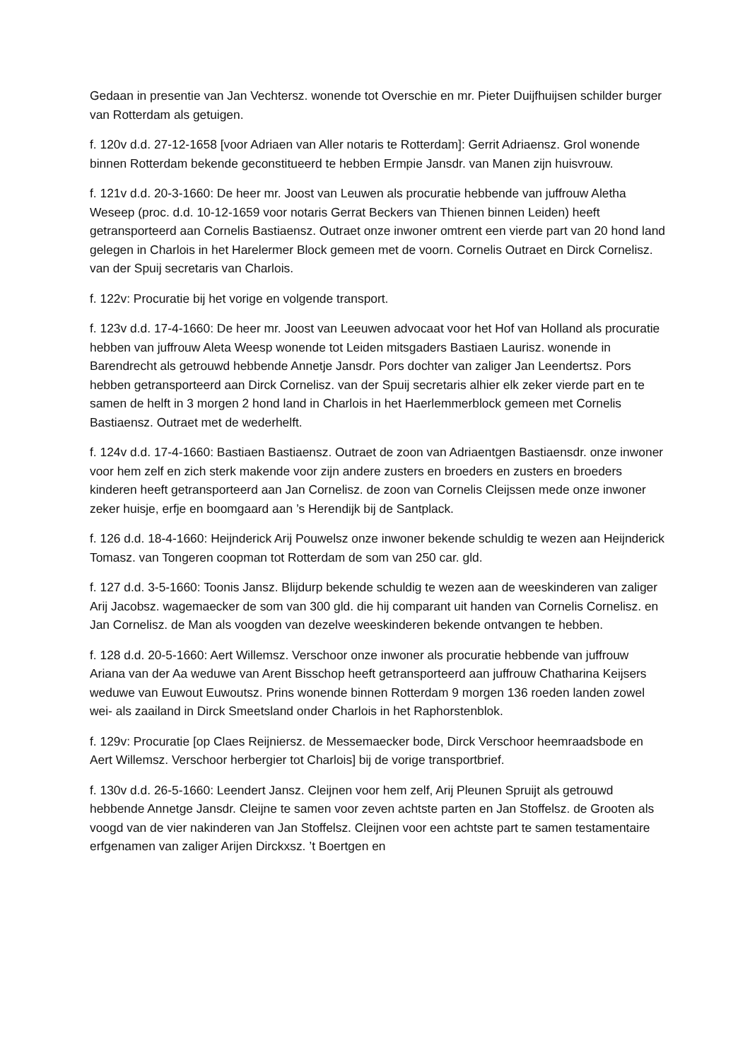Gedaan in presentie van Jan Vechtersz. wonende tot Overschie en mr. Pieter Duijfhuijsen schilder burger van Rotterdam als getuigen.
f. 120v d.d. 27-12-1658 [voor Adriaen van Aller notaris te Rotterdam]: Gerrit Adriaensz. Grol wonende binnen Rotterdam bekende geconstitueerd te hebben Ermpie Jansdr. van Manen zijn huisvrouw.
f. 121v d.d. 20-3-1660: De heer mr. Joost van Leuwen als procuratie hebbende van juffrouw Aletha Weseep (proc. d.d. 10-12-1659 voor notaris Gerrat Beckers van Thienen binnen Leiden) heeft getransporteerd aan Cornelis Bastiaensz. Outraet onze inwoner omtrent een vierde part van 20 hond land gelegen in Charlois in het Harelermer Block gemeen met de voorn. Cornelis Outraet en Dirck Cornelisz. van der Spuij secretaris van Charlois.
f. 122v: Procuratie bij het vorige en volgende transport.
f. 123v d.d. 17-4-1660: De heer mr. Joost van Leeuwen advocaat voor het Hof van Holland als procuratie hebben van juffrouw Aleta Weesp wonende tot Leiden mitsgaders Bastiaen Laurisz. wonende in Barendrecht als getrouwd hebbende Annetje Jansdr. Pors dochter van zaliger Jan Leendertsz. Pors hebben getransporteerd aan Dirck Cornelisz. van der Spuij secretaris alhier elk zeker vierde part en te samen de helft in 3 morgen 2 hond land in Charlois in het Haerlemmerblock gemeen met Cornelis Bastiaensz. Outraet met de wederhelft.
f. 124v d.d. 17-4-1660: Bastiaen Bastiaensz. Outraet de zoon van Adriaentgen Bastiaensdr. onze inwoner voor hem zelf en zich sterk makende voor zijn andere zusters en broeders en zusters en broeders kinderen heeft getransporteerd aan Jan Cornelisz. de zoon van Cornelis Cleijssen mede onze inwoner zeker huisje, erfje en boomgaard aan ’s Herendijk bij de Santplack.
f. 126 d.d. 18-4-1660: Heijnderick Arij Pouwelsz onze inwoner bekende schuldig te wezen aan Heijnderick Tomasz. van Tongeren coopman tot Rotterdam de som van 250 car. gld.
f. 127 d.d. 3-5-1660: Toonis Jansz. Blijdurp bekende schuldig te wezen aan de weeskinderen van zaliger Arij Jacobsz. wagemaecker de som van 300 gld. die hij comparant uit handen van Cornelis Cornelisz. en Jan Cornelisz. de Man als voogden van dezelve weeskinderen bekende ontvangen te hebben.
f. 128 d.d. 20-5-1660: Aert Willemsz. Verschoor onze inwoner als procuratie hebbende van juffrouw Ariana van der Aa weduwe van Arent Bisschop heeft getransporteerd aan juffrouw Chatharina Keijsers weduwe van Euwout Euwoutsz. Prins wonende binnen Rotterdam 9 morgen 136 roeden landen zowel wei- als zaailand in Dirck Smeetsland onder Charlois in het Raphorstenblok.
f. 129v: Procuratie [op Claes Reijniersz. de Messemaecker bode, Dirck Verschoor heemraadsbode en Aert Willemsz. Verschoor herbergier tot Charlois] bij de vorige transportbrief.
f. 130v d.d. 26-5-1660: Leendert Jansz. Cleijnen voor hem zelf, Arij Pleunen Spruijt als getrouwd hebbende Annetge Jansdr. Cleijne te samen voor zeven achtste parten en Jan Stoffelsz. de Grooten als voogd van de vier nakinderen van Jan Stoffelsz. Cleijnen voor een achtste part te samen testamentaire erfgenamen van zaliger Arijen Dirckxsz. ’t Boertgen en